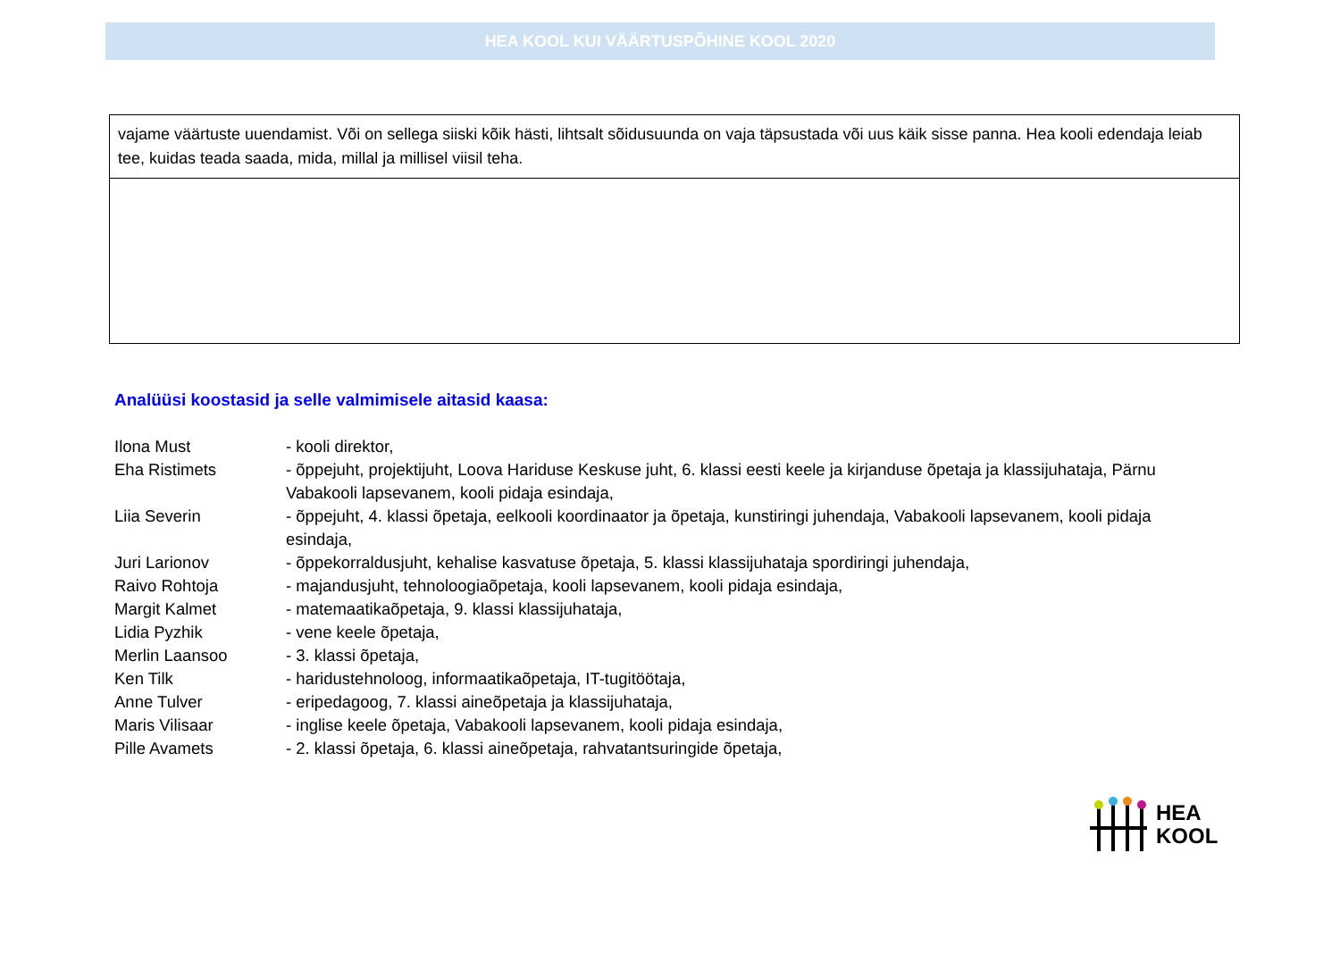HEA KOOL KUI VÄÄRTUSPÕHINE KOOL 2020
| vajame väärtuste uuendamist. Või on sellega siiski kõik hästi, lihtsalt sõidusuunda on vaja täpsustada või uus käik sisse panna. Hea kooli edendaja leiab tee, kuidas teada saada, mida, millal ja millisel viisil teha. |
Analüüsi koostasid ja selle valmimisele aitasid kaasa:
| Ilona Must | - kooli direktor, |
| Eha Ristimets | - õppejuht, projektijuht, Loova Hariduse Keskuse juht, 6. klassi eesti keele ja kirjanduse õpetaja ja klassijuhataja, Pärnu Vabakooli lapsevanem, kooli pidaja esindaja, |
| Liia Severin | - õppejuht, 4. klassi õpetaja, eelkooli koordinaator ja õpetaja, kunstiringi juhendaja, Vabakooli lapsevanem, kooli pidaja esindaja, |
| Juri Larionov | - õppekorraldusjuht, kehalise kasvatuse õpetaja, 5. klassi klassijuhataja spordiringi juhendaja, |
| Raivo Rohtoja | - majandusjuht, tehnoloogiaõpetaja, kooli lapsevanem, kooli pidaja esindaja, |
| Margit Kalmet | - matemaatikaõpetaja, 9. klassi klassijuhataja, |
| Lidia Pyzhik | - vene keele õpetaja, |
| Merlin Laansoo | - 3. klassi õpetaja, |
| Ken Tilk | - haridustehnoloog, informaatikaõpetaja, IT-tugitöötaja, |
| Anne Tulver | - eripedagoog, 7. klassi aineõpetaja ja klassijuhataja, |
| Maris Vilisaar | - inglise keele õpetaja, Vabakooli lapsevanem, kooli pidaja esindaja, |
| Pille Avamets | - 2. klassi õpetaja, 6. klassi aineõpetaja, rahvatantsuringide õpetaja, |
HEA
KOOL